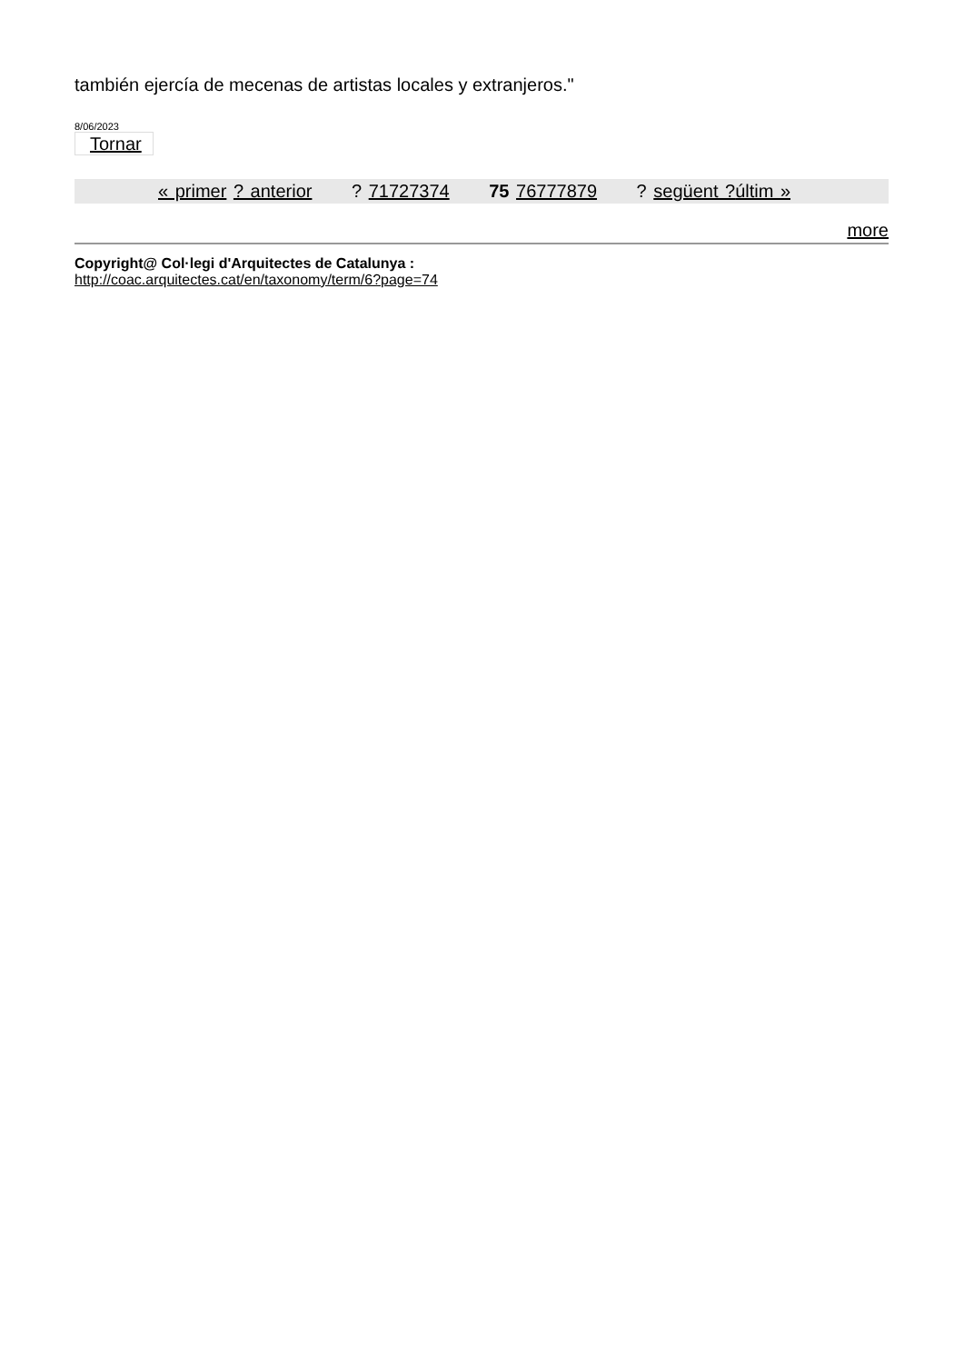también ejercía de mecenas de artistas locales y extranjeros."
8/06/2023
Tornar
« primer ? anterior ? 71727374 75 76777879 ? següent ?últim »
more
Copyright@ Col·legi d'Arquitectes de Catalunya :
http://coac.arquitectes.cat/en/taxonomy/term/6?page=74